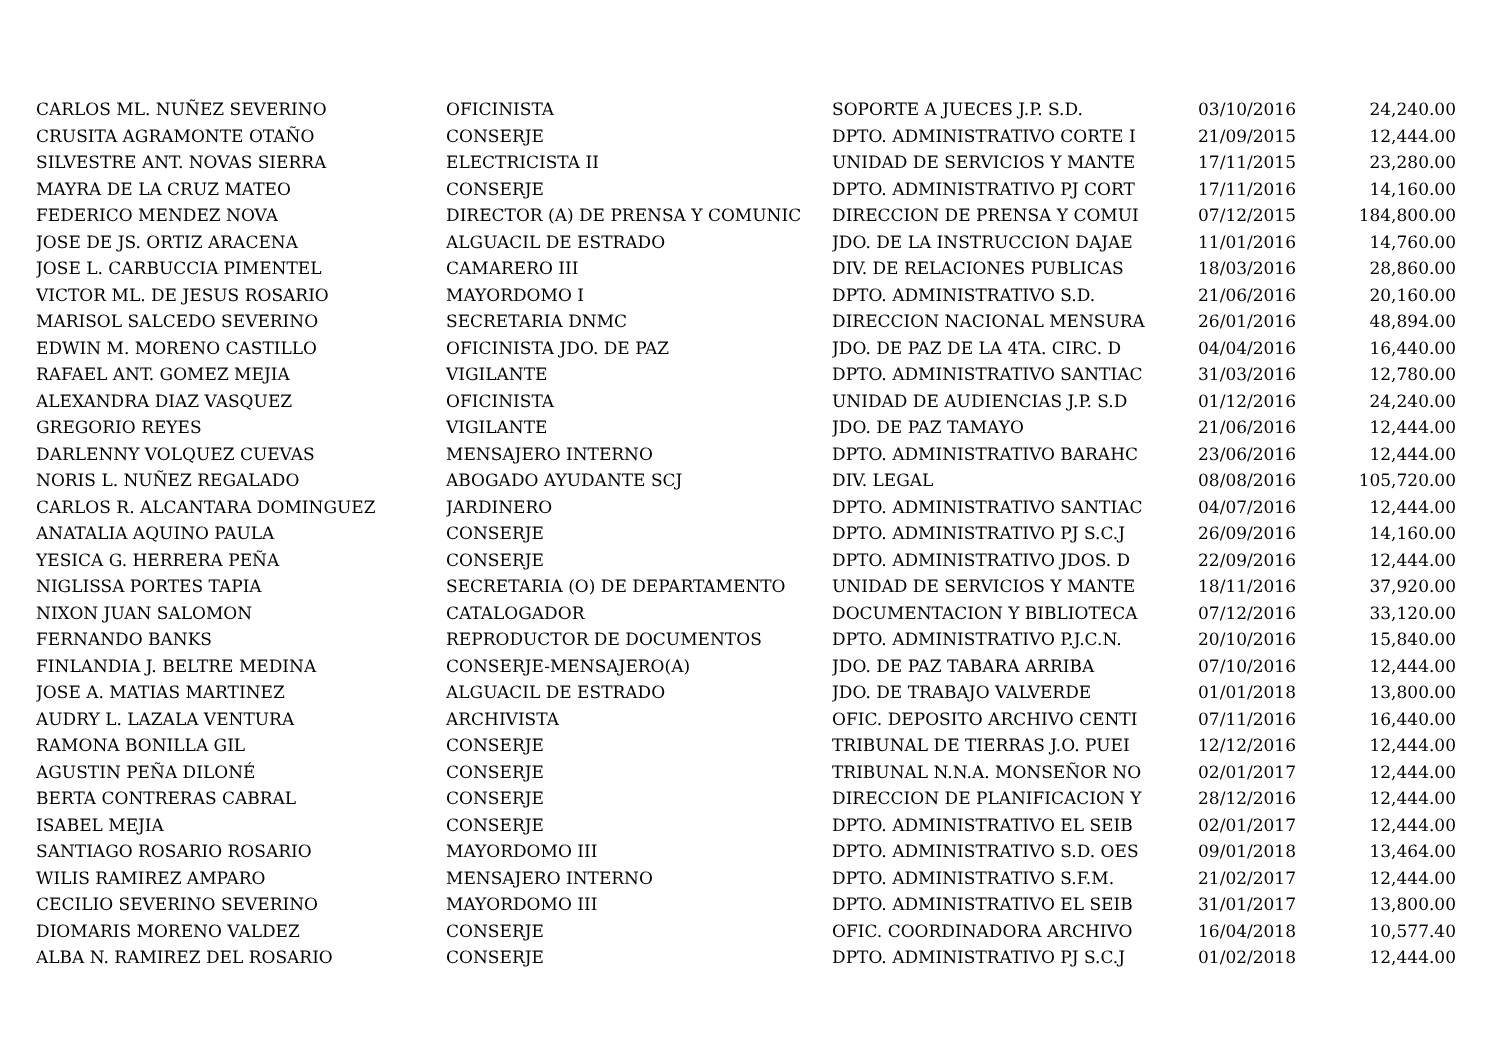| CARLOS ML. NUÑEZ SEVERINO | OFICINISTA | SOPORTE A JUECES J.P. S.D. | 03/10/2016 | 24,240.00 |
| CRUSITA AGRAMONTE OTAÑO | CONSERJE | DPTO. ADMINISTRATIVO CORTE I | 21/09/2015 | 12,444.00 |
| SILVESTRE ANT. NOVAS SIERRA | ELECTRICISTA II | UNIDAD DE SERVICIOS Y MANTE | 17/11/2015 | 23,280.00 |
| MAYRA DE LA CRUZ MATEO | CONSERJE | DPTO. ADMINISTRATIVO PJ CORT | 17/11/2016 | 14,160.00 |
| FEDERICO MENDEZ NOVA | DIRECTOR (A) DE PRENSA Y COMUNIC | DIRECCION DE PRENSA Y COMUI | 07/12/2015 | 184,800.00 |
| JOSE DE JS. ORTIZ ARACENA | ALGUACIL DE ESTRADO | JDO. DE LA INSTRUCCION DAJAE | 11/01/2016 | 14,760.00 |
| JOSE L. CARBUCCIA PIMENTEL | CAMARERO III | DIV. DE RELACIONES PUBLICAS | 18/03/2016 | 28,860.00 |
| VICTOR ML. DE JESUS ROSARIO | MAYORDOMO I | DPTO. ADMINISTRATIVO S.D. | 21/06/2016 | 20,160.00 |
| MARISOL SALCEDO SEVERINO | SECRETARIA DNMC | DIRECCION NACIONAL MENSURA | 26/01/2016 | 48,894.00 |
| EDWIN M. MORENO CASTILLO | OFICINISTA JDO. DE PAZ | JDO. DE PAZ DE LA 4TA. CIRC. D | 04/04/2016 | 16,440.00 |
| RAFAEL ANT. GOMEZ MEJIA | VIGILANTE | DPTO. ADMINISTRATIVO SANTIAC | 31/03/2016 | 12,780.00 |
| ALEXANDRA DIAZ VASQUEZ | OFICINISTA | UNIDAD DE AUDIENCIAS J.P. S.D | 01/12/2016 | 24,240.00 |
| GREGORIO REYES | VIGILANTE | JDO. DE PAZ TAMAYO | 21/06/2016 | 12,444.00 |
| DARLENNY VOLQUEZ CUEVAS | MENSAJERO INTERNO | DPTO. ADMINISTRATIVO BARAHC | 23/06/2016 | 12,444.00 |
| NORIS L. NUÑEZ REGALADO | ABOGADO AYUDANTE SCJ | DIV. LEGAL | 08/08/2016 | 105,720.00 |
| CARLOS R. ALCANTARA DOMINGUEZ | JARDINERO | DPTO. ADMINISTRATIVO SANTIAC | 04/07/2016 | 12,444.00 |
| ANATALIA AQUINO PAULA | CONSERJE | DPTO. ADMINISTRATIVO PJ S.C.J | 26/09/2016 | 14,160.00 |
| YESICA G. HERRERA PEÑA | CONSERJE | DPTO. ADMINISTRATIVO JDOS. D | 22/09/2016 | 12,444.00 |
| NIGLISSA PORTES TAPIA | SECRETARIA (O) DE DEPARTAMENTO | UNIDAD DE SERVICIOS Y MANTE | 18/11/2016 | 37,920.00 |
| NIXON JUAN SALOMON | CATALOGADOR | DOCUMENTACION Y BIBLIOTECA | 07/12/2016 | 33,120.00 |
| FERNANDO BANKS | REPRODUCTOR DE DOCUMENTOS | DPTO. ADMINISTRATIVO P.J.C.N. | 20/10/2016 | 15,840.00 |
| FINLANDIA J. BELTRE MEDINA | CONSERJE-MENSAJERO(A) | JDO. DE PAZ TABARA ARRIBA | 07/10/2016 | 12,444.00 |
| JOSE A. MATIAS MARTINEZ | ALGUACIL DE ESTRADO | JDO. DE TRABAJO VALVERDE | 01/01/2018 | 13,800.00 |
| AUDRY L. LAZALA VENTURA | ARCHIVISTA | OFIC. DEPOSITO ARCHIVO CENTI | 07/11/2016 | 16,440.00 |
| RAMONA BONILLA GIL | CONSERJE | TRIBUNAL DE TIERRAS J.O. PUEI | 12/12/2016 | 12,444.00 |
| AGUSTIN PEÑA DILONÉ | CONSERJE | TRIBUNAL N.N.A. MONSEÑOR NO | 02/01/2017 | 12,444.00 |
| BERTA CONTRERAS CABRAL | CONSERJE | DIRECCION DE PLANIFICACION Y | 28/12/2016 | 12,444.00 |
| ISABEL MEJIA | CONSERJE | DPTO. ADMINISTRATIVO EL SEIB | 02/01/2017 | 12,444.00 |
| SANTIAGO ROSARIO ROSARIO | MAYORDOMO III | DPTO. ADMINISTRATIVO S.D. OES | 09/01/2018 | 13,464.00 |
| WILIS RAMIREZ AMPARO | MENSAJERO INTERNO | DPTO. ADMINISTRATIVO S.F.M. | 21/02/2017 | 12,444.00 |
| CECILIO SEVERINO SEVERINO | MAYORDOMO III | DPTO. ADMINISTRATIVO EL SEIB | 31/01/2017 | 13,800.00 |
| DIOMARIS MORENO VALDEZ | CONSERJE | OFIC. COORDINADORA ARCHIVO | 16/04/2018 | 10,577.40 |
| ALBA N. RAMIREZ DEL ROSARIO | CONSERJE | DPTO. ADMINISTRATIVO PJ S.C.J | 01/02/2018 | 12,444.00 |